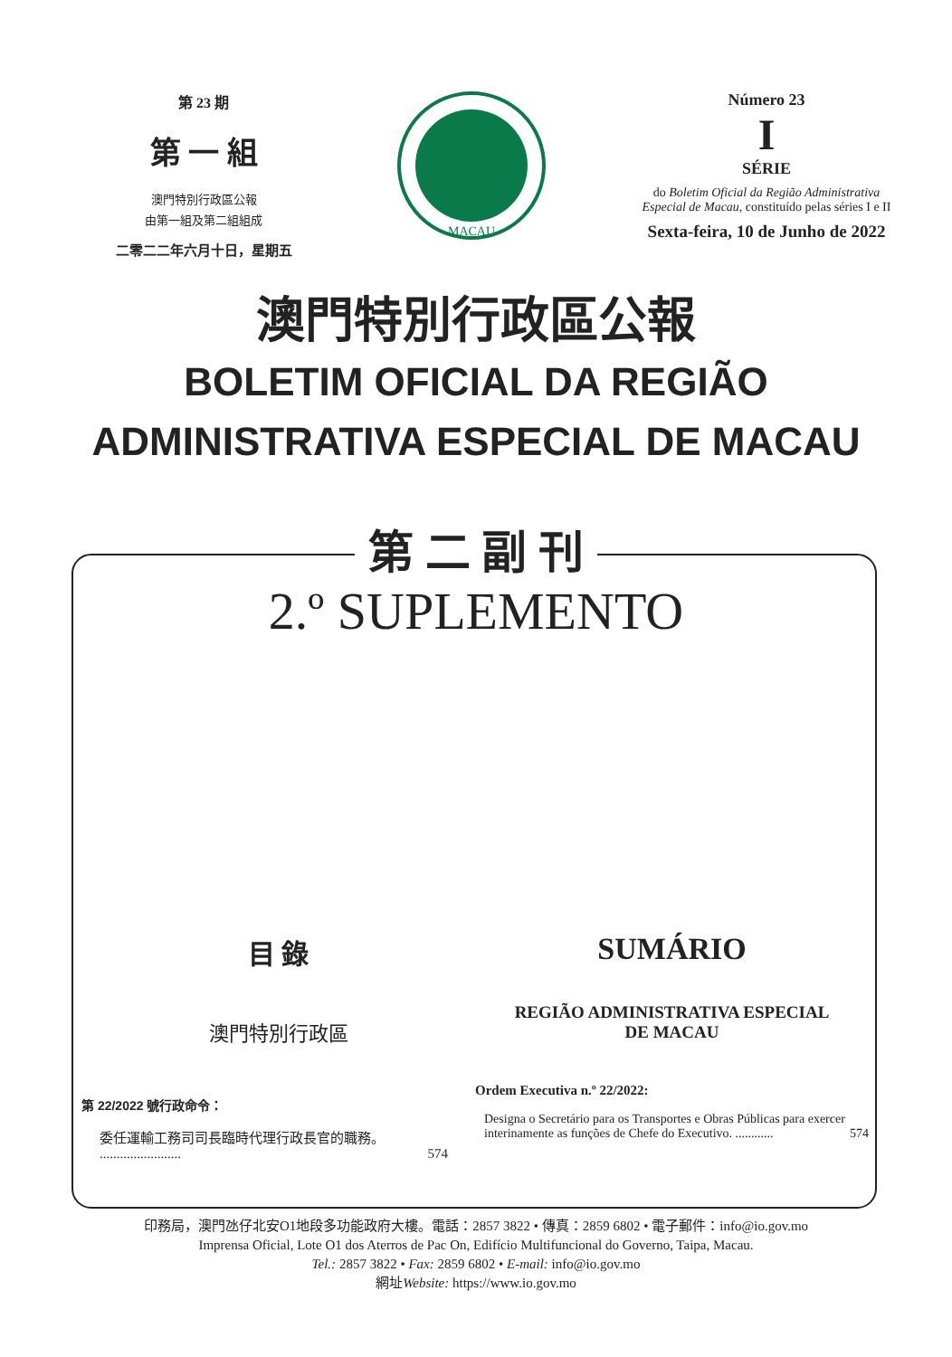第 23 期
第 一 組
澳門特別行政區公報
由第一組及第二組組成
二零二二年六月十日，星期五
MACAU
Número 23
I
SÉRIE
do Boletim Oficial da Região Administrativa Especial de Macau, constituído pelas séries I e II
Sexta-feira, 10 de Junho de 2022
澳門特別行政區公報
BOLETIM OFICIAL DA REGIÃO
ADMINISTRATIVA ESPECIAL DE MACAU
第 二 副 刊
2.º SUPLEMENTO
目 錄
澳門特別行政區
第 22/2022 號行政命令：
委任運輸工務司司長臨時代理行政長官的職務。 ........................ 574
SUMÁRIO
REGIÃO ADMINISTRATIVA ESPECIAL
DE MACAU
Ordem Executiva n.º 22/2022:
Designa o Secretário para os Transportes e Obras Públicas para exercer interinamente as funções de Chefe do Executivo. ............ 574
印務局，澳門氹仔北安O1地段多功能政府大樓。電話：2857 3822 • 傳真：2859 6802 • 電子郵件：info@io.gov.mo
Imprensa Oficial, Lote O1 dos Aterros de Pac On, Edifício Multifuncional do Governo, Taipa, Macau.
Tel.: 2857 3822 • Fax: 2859 6802 • E-mail: info@io.gov.mo
網址Website: https://www.io.gov.mo